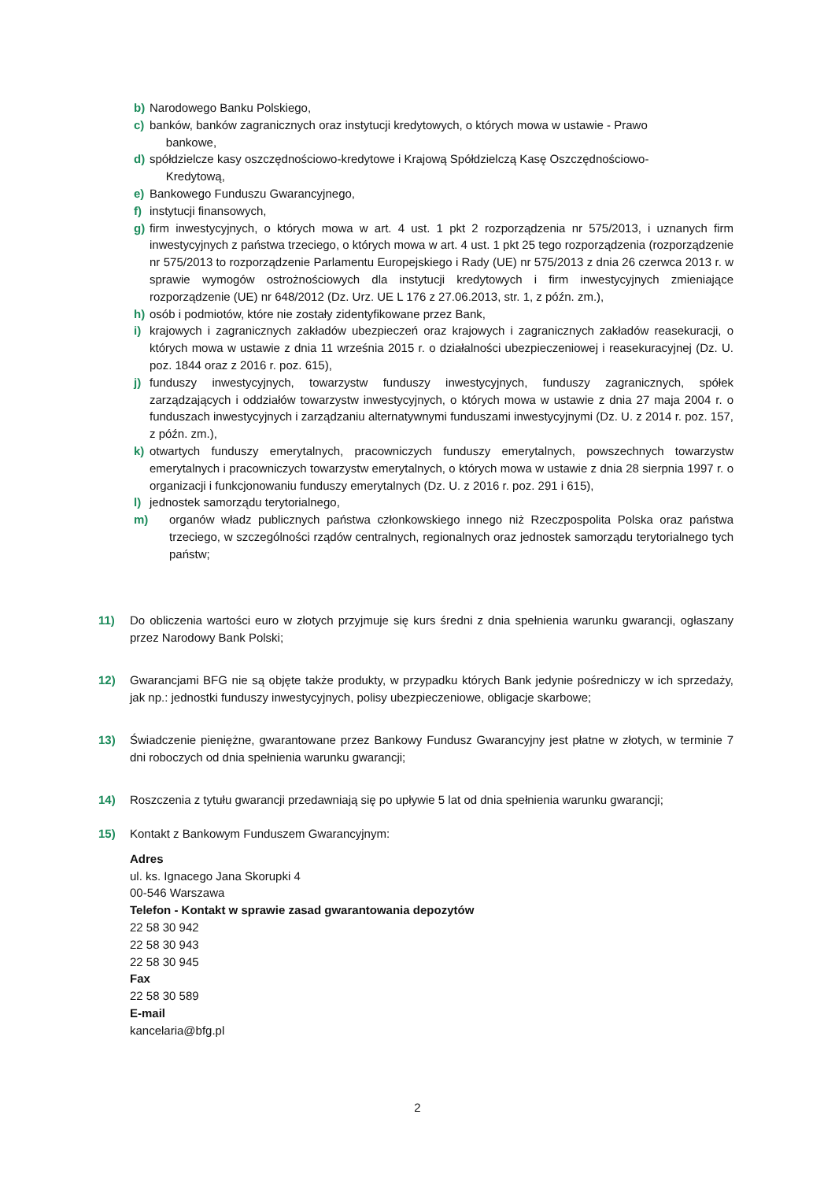b) Narodowego Banku Polskiego,
c) banków, banków zagranicznych oraz instytucji kredytowych, o których mowa w ustawie - Prawo
bankowe,
d) spółdzielcze kasy oszczędnościowo-kredytowe i Krajową Spółdzielczą Kasę Oszczędnościowo-
Kredytową,
e) Bankowego Funduszu Gwarancyjnego,
f) instytucji finansowych,
g) firm inwestycyjnych, o których mowa w art. 4 ust. 1 pkt 2 rozporządzenia nr 575/2013, i uznanych firm inwestycyjnych z państwa trzeciego, o których mowa w art. 4 ust. 1 pkt 25 tego rozporządzenia (rozporządzenie nr 575/2013 to rozporządzenie Parlamentu Europejskiego i Rady (UE) nr 575/2013 z dnia 26 czerwca 2013 r. w sprawie wymogów ostrożnościowych dla instytucji kredytowych i firm inwestycyjnych zmieniające rozporządzenie (UE) nr 648/2012 (Dz. Urz. UE L 176 z 27.06.2013, str. 1, z późn. zm.),
h) osób i podmiotów, które nie zostały zidentyfikowane przez Bank,
i) krajowych i zagranicznych zakładów ubezpieczeń oraz krajowych i zagranicznych zakładów reasekuracji, o których mowa w ustawie z dnia 11 września 2015 r. o działalności ubezpieczeniowej i reasekuracyjnej (Dz. U. poz. 1844 oraz z 2016 r. poz. 615),
j) funduszy inwestycyjnych, towarzystw funduszy inwestycyjnych, funduszy zagranicznych, spółek zarządzających i oddziałów towarzystw inwestycyjnych, o których mowa w ustawie z dnia 27 maja 2004 r. o funduszach inwestycyjnych i zarządzaniu alternatywnymi funduszami inwestycyjnymi (Dz. U. z 2014 r. poz. 157, z późn. zm.),
k) otwartych funduszy emerytalnych, pracowniczych funduszy emerytalnych, powszechnych towarzystw emerytalnych i pracowniczych towarzystw emerytalnych, o których mowa w ustawie z dnia 28 sierpnia 1997 r. o organizacji i funkcjonowaniu funduszy emerytalnych (Dz. U. z 2016 r. poz. 291 i 615),
l) jednostek samorządu terytorialnego,
m) organów władz publicznych państwa członkowskiego innego niż Rzeczpospolita Polska oraz państwa trzeciego, w szczególności rządów centralnych, regionalnych oraz jednostek samorządu terytorialnego tych państw;
11) Do obliczenia wartości euro w złotych przyjmuje się kurs średni z dnia spełnienia warunku gwarancji, ogłaszany przez Narodowy Bank Polski;
12) Gwarancjami BFG nie są objęte także produkty, w przypadku których Bank jedynie pośredniczy w ich sprzedaży, jak np.: jednostki funduszy inwestycyjnych, polisy ubezpieczeniowe, obligacje skarbowe;
13) Świadczenie pieniężne, gwarantowane przez Bankowy Fundusz Gwarancyjny jest płatne w złotych, w terminie 7 dni roboczych od dnia spełnienia warunku gwarancji;
14) Roszczenia z tytułu gwarancji przedawniają się po upływie 5 lat od dnia spełnienia warunku gwarancji;
15) Kontakt z Bankowym Funduszem Gwarancyjnym:
Adres
ul. ks. Ignacego Jana Skorupki 4
00-546 Warszawa
Telefon - Kontakt w sprawie zasad gwarantowania depozytów
22 58 30 942
22 58 30 943
22 58 30 945
Fax
22 58 30 589
E-mail
kancelaria@bfg.pl
2